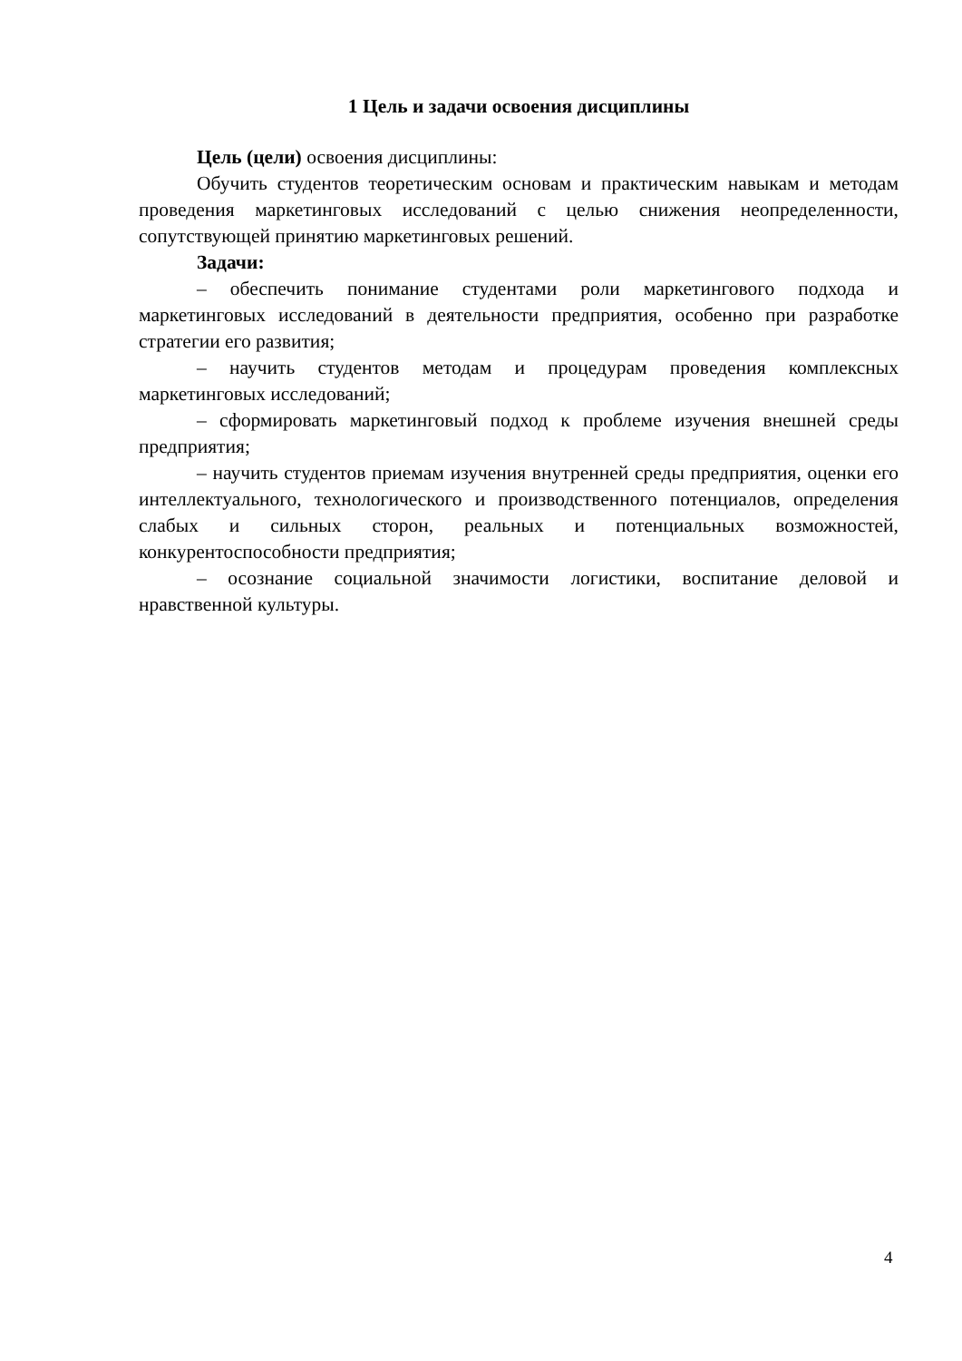1 Цель и задачи освоения дисциплины
Цель (цели) освоения дисциплины:
Обучить студентов теоретическим основам и практическим навыкам и методам проведения маркетинговых исследований с целью снижения неопределенности, сопутствующей принятию маркетинговых решений.
Задачи:
– обеспечить понимание студентами роли маркетингового подхода и маркетинговых исследований в деятельности предприятия, особенно при разработке стратегии его развития;
– научить студентов методам и процедурам проведения комплексных маркетинговых исследований;
– сформировать маркетинговый подход к проблеме изучения внешней среды предприятия;
– научить студентов приемам изучения внутренней среды предприятия, оценки его интеллектуального, технологического и производственного потенциалов, определения слабых и сильных сторон, реальных и потенциальных возможностей, конкурентоспособности предприятия;
– осознание социальной значимости логистики, воспитание деловой и нравственной культуры.
4